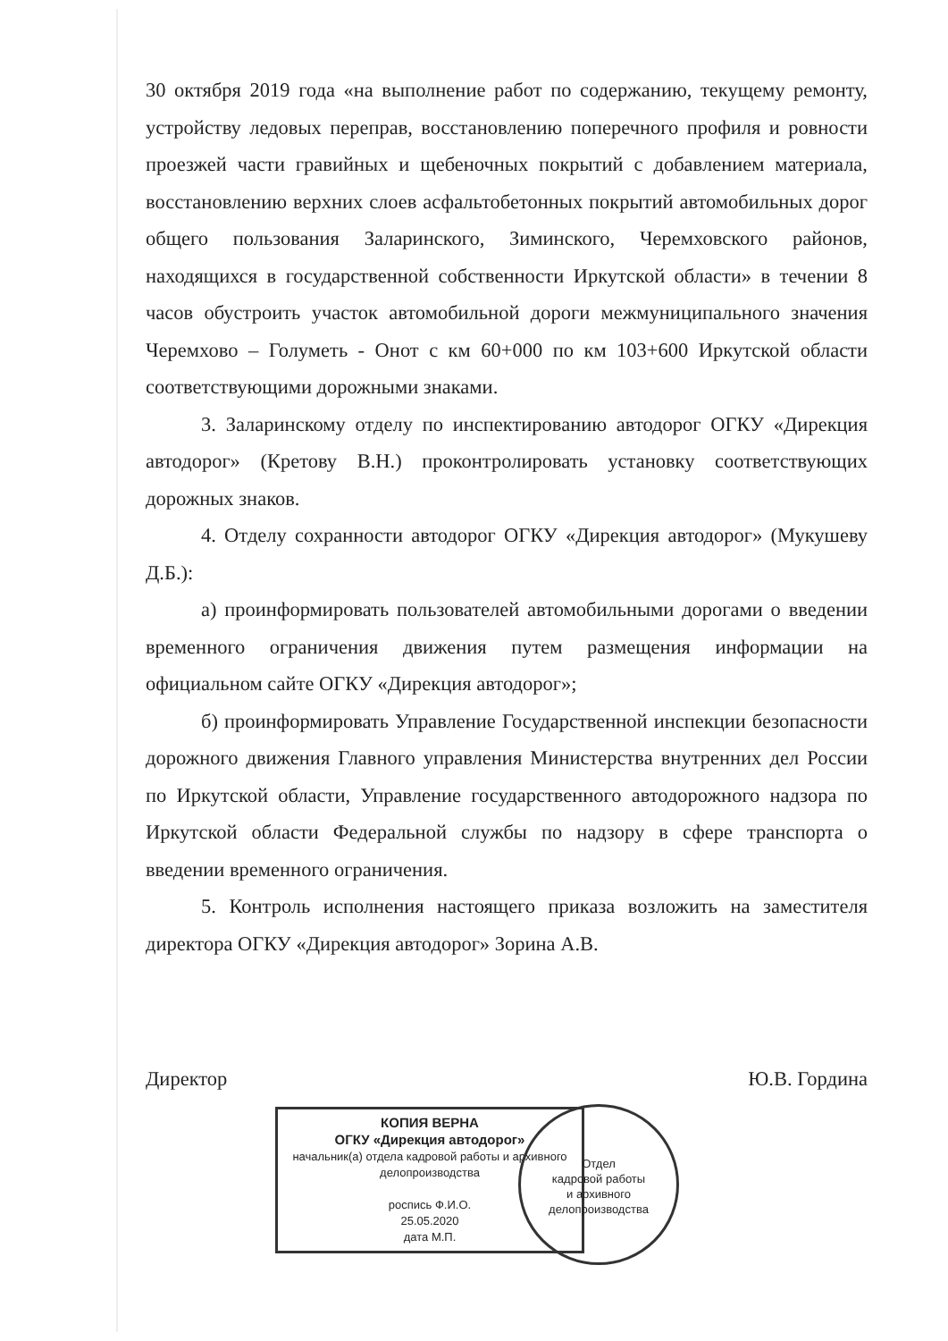30 октября 2019 года «на выполнение работ по содержанию, текущему ремонту, устройству ледовых переправ, восстановлению поперечного профиля и ровности проезжей части гравийных и щебеночных покрытий с добавлением материала, восстановлению верхних слоев асфальтобетонных покрытий автомобильных дорог общего пользования Заларинского, Зиминского, Черемховского районов, находящихся в государственной собственности Иркутской области» в течении 8 часов обустроить участок автомобильной дороги межмуниципального значения Черемхово – Голуметь - Онот с км 60+000 по км 103+600 Иркутской области соответствующими дорожными знаками.
3. Заларинскому отделу по инспектированию автодорог ОГКУ «Дирекция автодорог» (Кретову В.Н.) проконтролировать установку соответствующих дорожных знаков.
4. Отделу сохранности автодорог ОГКУ «Дирекция автодорог» (Мукушеву Д.Б.):
а) проинформировать пользователей автомобильными дорогами о введении временного ограничения движения путем размещения информации на официальном сайте ОГКУ «Дирекция автодорог»;
б) проинформировать Управление Государственной инспекции безопасности дорожного движения Главного управления Министерства внутренних дел России по Иркутской области, Управление государственного автодорожного надзора по Иркутской области Федеральной службы по надзору в сфере транспорта о введении временного ограничения.
5. Контроль исполнения настоящего приказа возложить на заместителя директора ОГКУ «Дирекция автодорог» Зорина А.В.
Директор Ю.В. Гордина
КОПИЯ ВЕРНА
ОГКУ «Дирекция автодорог»
начальник(а) отдела кадровой работы и архивного делопроизводства
роспись Ф.И.О.
25.05.2020
дата М.П.
Отдел
кадровой работы
и архивного
делопроизводства